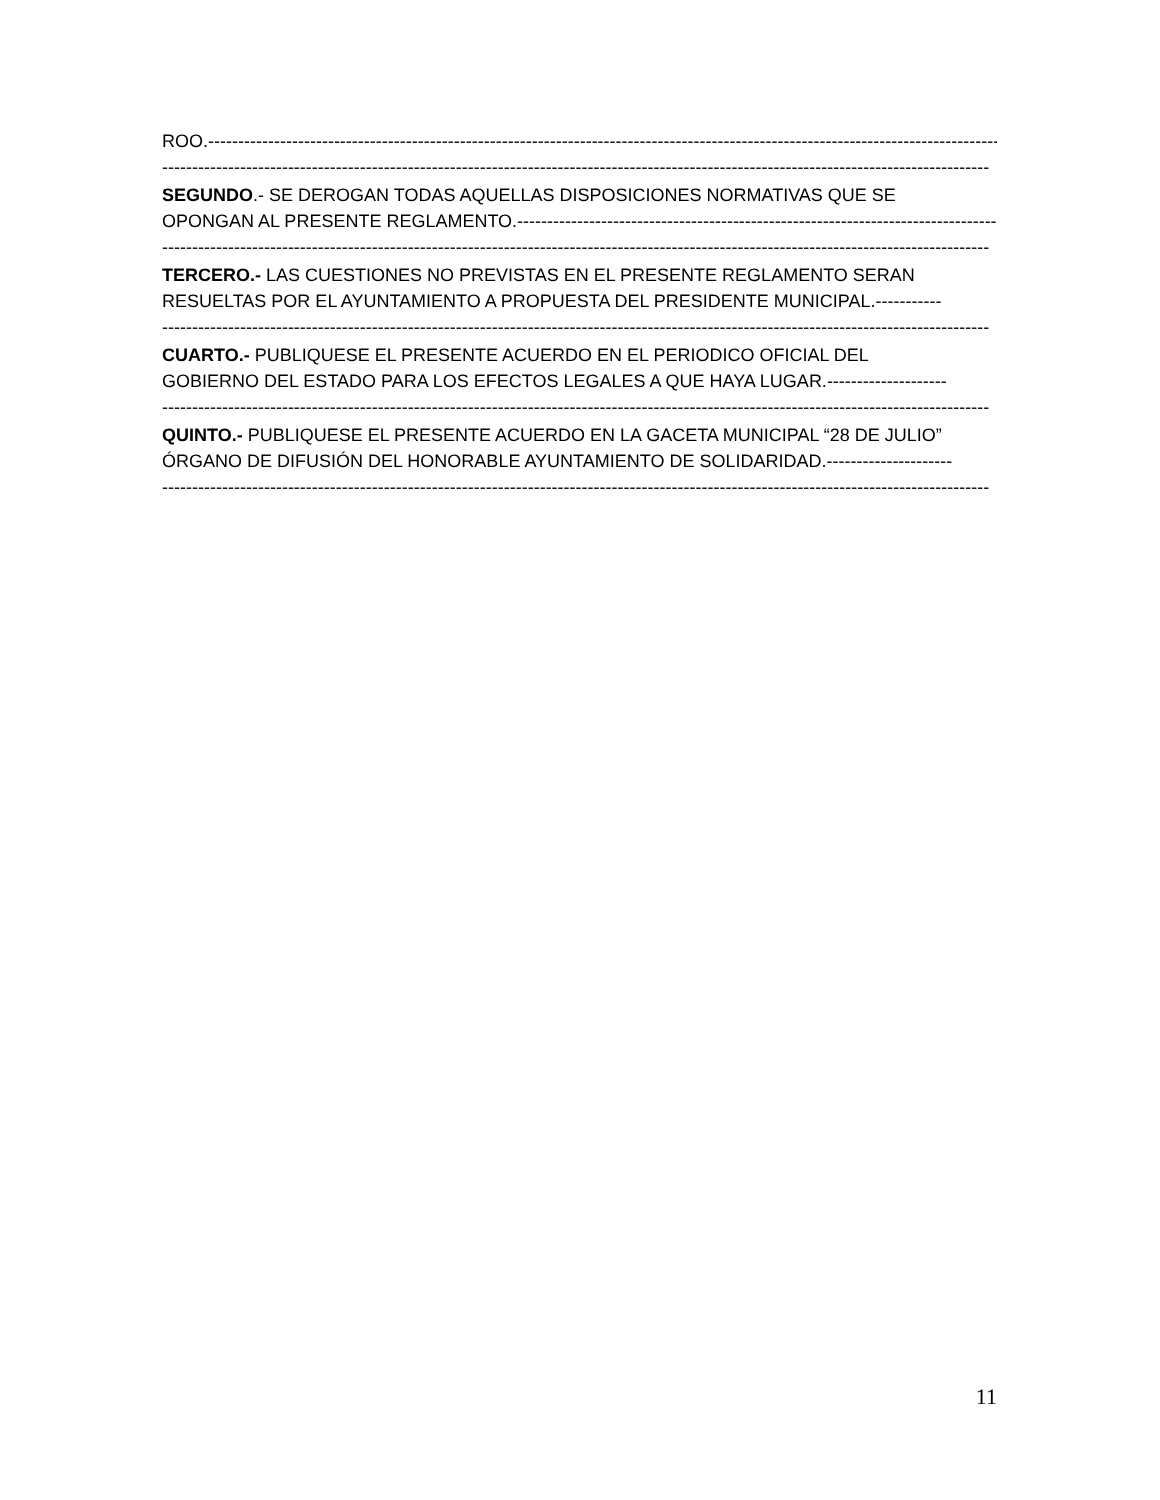ROO.---------------------------------------------------------------------------------------------------------------------------------------
------------------------------------------------------------------------------------------------------------------------------------------
SEGUNDO.- SE DEROGAN TODAS AQUELLAS DISPOSICIONES NORMATIVAS QUE SE
OPONGAN AL PRESENTE REGLAMENTO.------------------------------------------------------------------------------------
------------------------------------------------------------------------------------------------------------------------------------------
TERCERO.- LAS CUESTIONES NO PREVISTAS EN EL PRESENTE REGLAMENTO SERAN
RESUELTAS POR EL AYUNTAMIENTO A PROPUESTA DEL PRESIDENTE MUNICIPAL.-----------
------------------------------------------------------------------------------------------------------------------------------------------
CUARTO.- PUBLIQUESE EL PRESENTE ACUERDO EN EL PERIODICO OFICIAL DEL
GOBIERNO DEL ESTADO PARA LOS EFECTOS LEGALES A QUE HAYA LUGAR.--------------------
------------------------------------------------------------------------------------------------------------------------------------------
QUINTO.- PUBLIQUESE EL PRESENTE ACUERDO EN LA GACETA MUNICIPAL “28 DE JULIO”
ÓRGANO DE DIFUSIÓN DEL HONORABLE AYUNTAMIENTO DE SOLIDARIDAD.---------------------
------------------------------------------------------------------------------------------------------------------------------------------
11